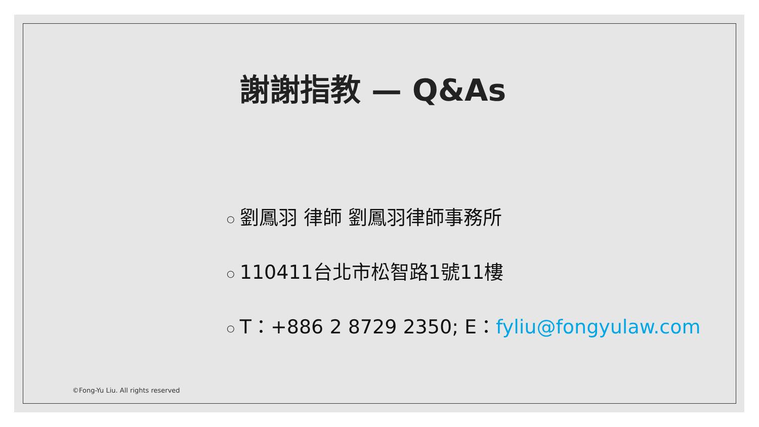謝謝指教 — Q&As
○ 劉鳳羽 律師 劉鳳羽律師事務所
○ 110411台北市松智路1號11樓
○ T：+886 2 8729 2350; E：fyliu@fongyulaw.com
©Fong-Yu Liu. All rights reserved